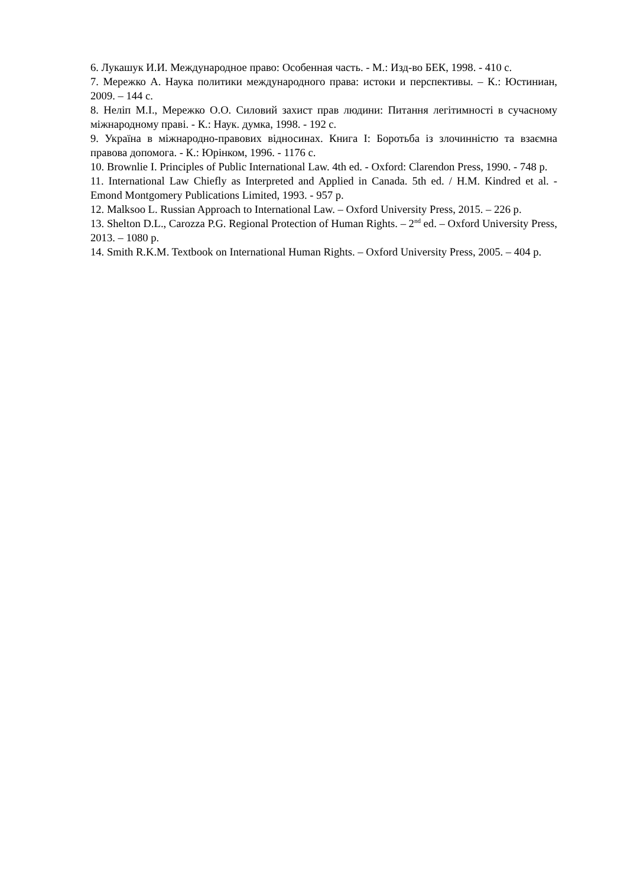6. Лукашук И.И. Международное право: Особенная часть. - М.: Изд-во БЕК, 1998. - 410 с.
7. Мережко А. Наука политики международного права: истоки и перспективы. – К.: Юстиниан, 2009. – 144 с.
8. Неліп М.І., Мережко О.О. Силовий захист прав людини: Питання легітимності в сучасному міжнародному праві. - К.: Наук. думка, 1998. - 192 с.
9. Україна в міжнародно-правових відносинах. Книга І: Боротьба із злочинністю та взаємна правова допомога. - К.: Юрінком, 1996. - 1176 с.
10. Brownlie I. Principles of Public International Law. 4th ed. - Oxford: Clarendon Press, 1990. - 748 p.
11. International Law Chiefly as Interpreted and Applied in Canada. 5th ed. / H.M. Kindred et al. - Emond Montgomery Publications Limited, 1993. - 957 p.
12. Malksoo L. Russian Approach to International Law. – Oxford University Press, 2015. – 226 p.
13. Shelton D.L., Carozza P.G. Regional Protection of Human Rights. – 2<sup>nd</sup> ed. – Oxford University Press, 2013. – 1080 p.
14. Smith R.K.M. Textbook on International Human Rights. – Oxford University Press, 2005. – 404 p.